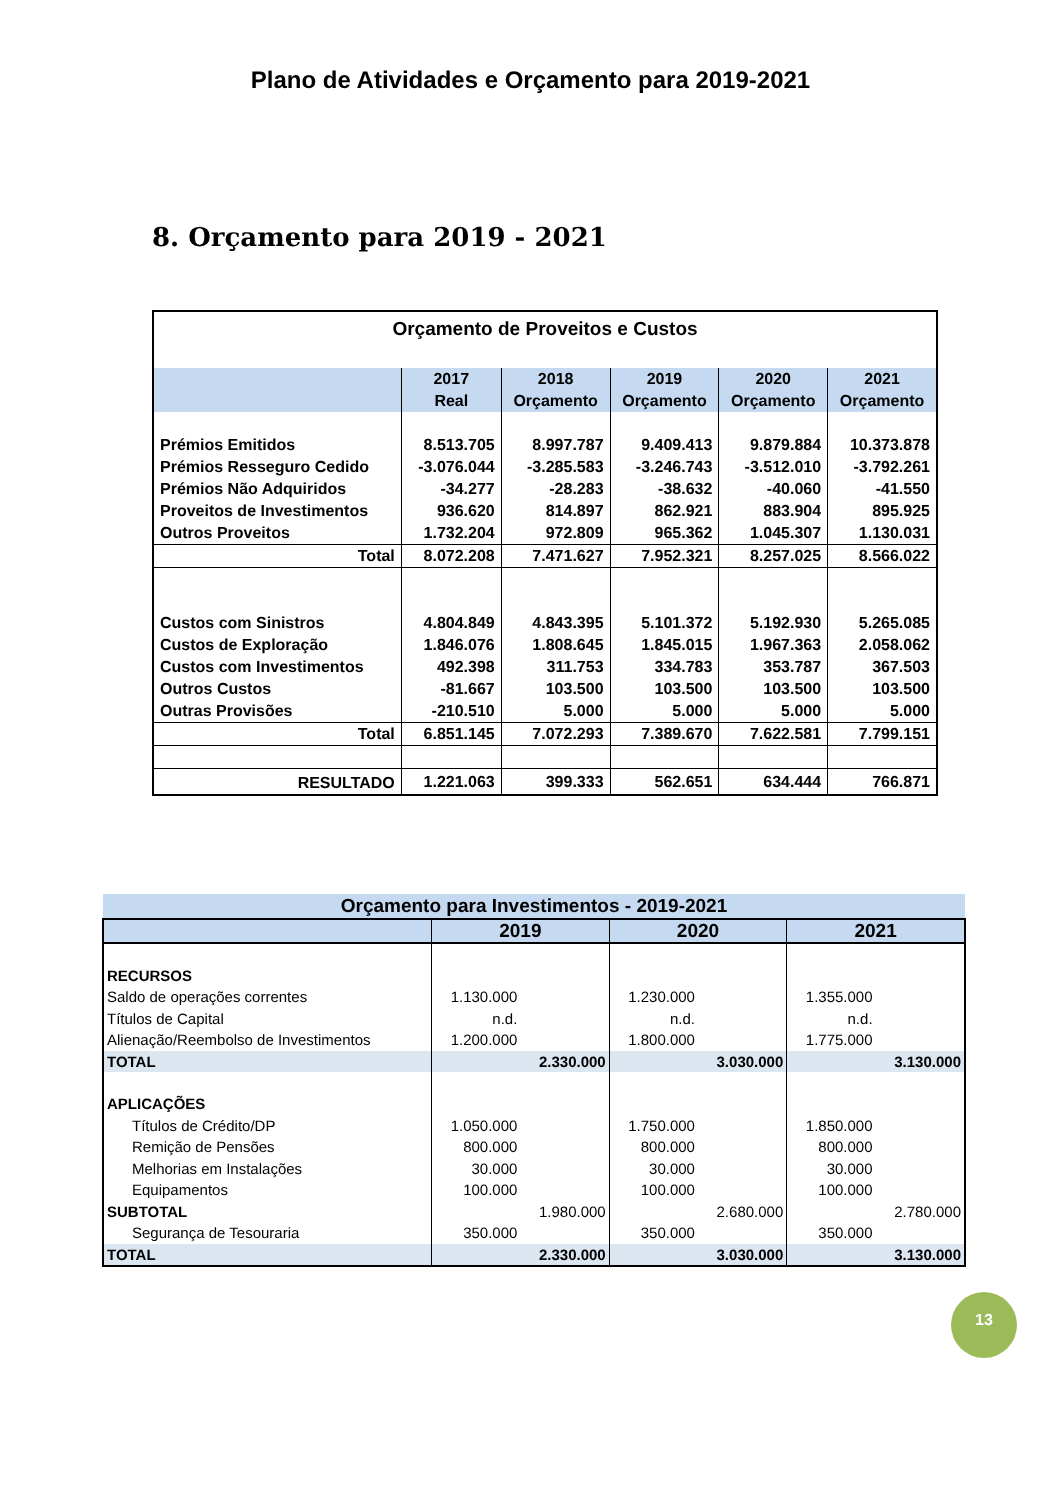Plano de Atividades e Orçamento para 2019-2021
8. Orçamento para 2019 - 2021
| Orçamento de Proveitos e Custos | | | | | |
| --- | --- | --- | --- | --- | --- |
| | 2017 Real | 2018 Orçamento | 2019 Orçamento | 2020 Orçamento | 2021 Orçamento |
| Prémios Emitidos | 8.513.705 | 8.997.787 | 9.409.413 | 9.879.884 | 10.373.878 |
| Prémios Resseguro Cedido | -3.076.044 | -3.285.583 | -3.246.743 | -3.512.010 | -3.792.261 |
| Prémios Não Adquiridos | -34.277 | -28.283 | -38.632 | -40.060 | -41.550 |
| Proveitos de Investimentos | 936.620 | 814.897 | 862.921 | 883.904 | 895.925 |
| Outros Proveitos | 1.732.204 | 972.809 | 965.362 | 1.045.307 | 1.130.031 |
| Total | 8.072.208 | 7.471.627 | 7.952.321 | 8.257.025 | 8.566.022 |
| Custos com Sinistros | 4.804.849 | 4.843.395 | 5.101.372 | 5.192.930 | 5.265.085 |
| Custos de Exploração | 1.846.076 | 1.808.645 | 1.845.015 | 1.967.363 | 2.058.062 |
| Custos com Investimentos | 492.398 | 311.753 | 334.783 | 353.787 | 367.503 |
| Outros Custos | -81.667 | 103.500 | 103.500 | 103.500 | 103.500 |
| Outras Provisões | -210.510 | 5.000 | 5.000 | 5.000 | 5.000 |
| Total | 6.851.145 | 7.072.293 | 7.389.670 | 7.622.581 | 7.799.151 |
| RESULTADO | 1.221.063 | 399.333 | 562.651 | 634.444 | 766.871 |
| Orçamento para Investimentos - 2019-2021 | | | | | | |
| --- | --- | --- | --- | --- | --- | --- |
| | 2019 | | 2020 | | 2021 | |
| RECURSOS | | | | | | |
| Saldo de operações correntes | 1.130.000 | | 1.230.000 | | 1.355.000 | |
| Títulos de Capital | n.d. | | n.d. | | n.d. | |
| Alienação/Reembolso de Investimentos | 1.200.000 | | 1.800.000 | | 1.775.000 | |
| TOTAL | | 2.330.000 | | 3.030.000 | | 3.130.000 |
| APLICAÇÕES | | | | | | |
| Títulos de Crédito/DP | 1.050.000 | | 1.750.000 | | 1.850.000 | |
| Remição de Pensões | 800.000 | | 800.000 | | 800.000 | |
| Melhorias em Instalações | 30.000 | | 30.000 | | 30.000 | |
| Equipamentos | 100.000 | | 100.000 | | 100.000 | |
| SUBTOTAL | | 1.980.000 | | 2.680.000 | | 2.780.000 |
| Segurança de Tesouraria | 350.000 | | 350.000 | | 350.000 | |
| TOTAL | | 2.330.000 | | 3.030.000 | | 3.130.000 |
13